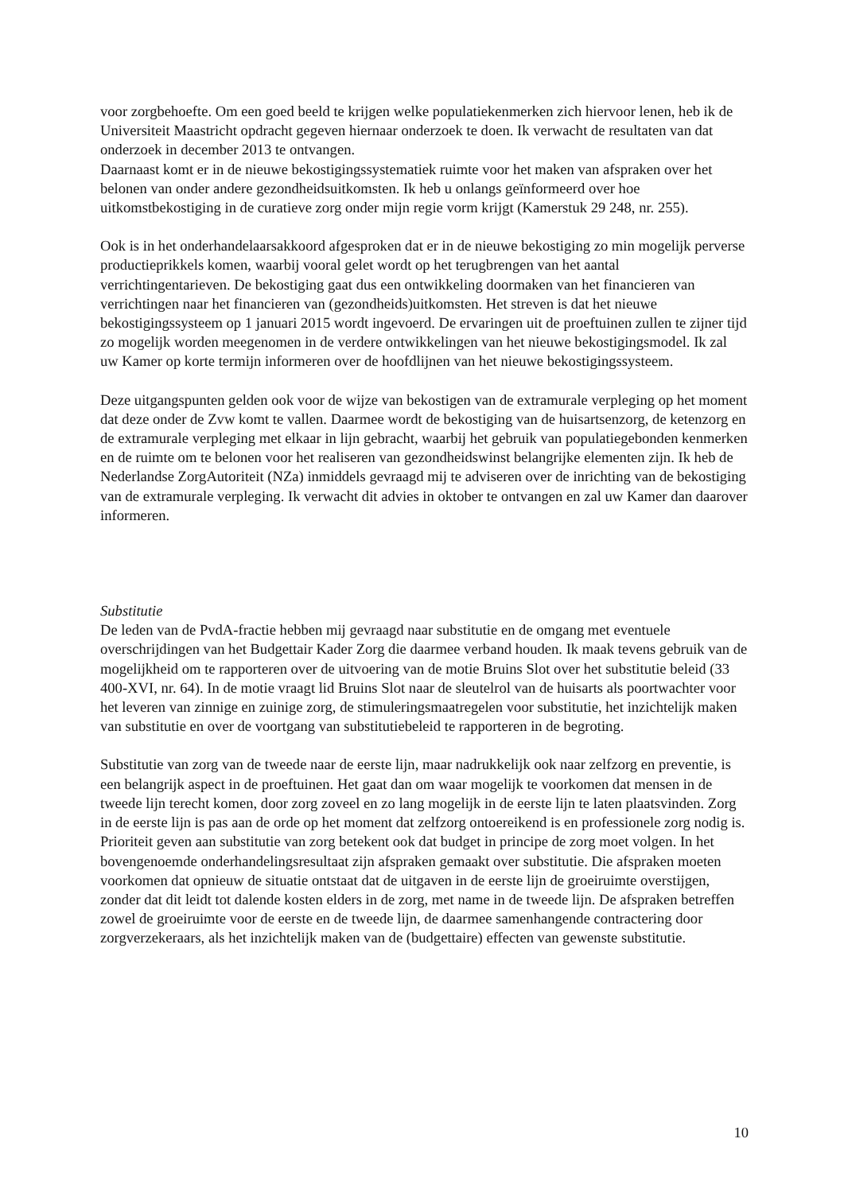voor zorgbehoefte. Om een goed beeld te krijgen welke populatiekenmerken zich hiervoor lenen, heb ik de Universiteit Maastricht opdracht gegeven hiernaar onderzoek te doen. Ik verwacht de resultaten van dat onderzoek in december 2013 te ontvangen.
Daarnaast komt er in de nieuwe bekostigingssystematiek ruimte voor het maken van afspraken over het belonen van onder andere gezondheidsuitkomsten. Ik heb u onlangs geïnformeerd over hoe uitkomstbekostiging in de curatieve zorg onder mijn regie vorm krijgt (Kamerstuk 29 248, nr. 255).
Ook is in het onderhandelaarsakkoord afgesproken dat er in de nieuwe bekostiging zo min mogelijk perverse productieprikkels komen, waarbij vooral gelet wordt op het terugbrengen van het aantal verrichtingentarieven. De bekostiging gaat dus een ontwikkeling doormaken van het financieren van verrichtingen naar het financieren van (gezondheids)uitkomsten. Het streven is dat het nieuwe bekostigingssysteem op 1 januari 2015 wordt ingevoerd. De ervaringen uit de proeftuinen zullen te zijner tijd zo mogelijk worden meegenomen in de verdere ontwikkelingen van het nieuwe bekostigingsmodel. Ik zal uw Kamer op korte termijn informeren over de hoofdlijnen van het nieuwe bekostigingssysteem.
Deze uitgangspunten gelden ook voor de wijze van bekostigen van de extramurale verpleging op het moment dat deze onder de Zvw komt te vallen. Daarmee wordt de bekostiging van de huisartsenzorg, de ketenzorg en de extramurale verpleging met elkaar in lijn gebracht, waarbij het gebruik van populatiegebonden kenmerken en de ruimte om te belonen voor het realiseren van gezondheidswinst belangrijke elementen zijn. Ik heb de Nederlandse ZorgAutoriteit (NZa) inmiddels gevraagd mij te adviseren over de inrichting van de bekostiging van de extramurale verpleging. Ik verwacht dit advies in oktober te ontvangen en zal uw Kamer dan daarover informeren.
Substitutie
De leden van de PvdA-fractie hebben mij gevraagd naar substitutie en de omgang met eventuele overschrijdingen van het Budgettair Kader Zorg die daarmee verband houden. Ik maak tevens gebruik van de mogelijkheid om te rapporteren over de uitvoering van de motie Bruins Slot over het substitutie beleid (33 400-XVI, nr. 64). In de motie vraagt lid Bruins Slot naar de sleutelrol van de huisarts als poortwachter voor het leveren van zinnige en zuinige zorg, de stimuleringsmaatregelen voor substitutie, het inzichtelijk maken van substitutie en over de voortgang van substitutiebeleid te rapporteren in de begroting.
Substitutie van zorg van de tweede naar de eerste lijn, maar nadrukkelijk ook naar zelfzorg en preventie, is een belangrijk aspect in de proeftuinen. Het gaat dan om waar mogelijk te voorkomen dat mensen in de tweede lijn terecht komen, door zorg zoveel en zo lang mogelijk in de eerste lijn te laten plaatsvinden. Zorg in de eerste lijn is pas aan de orde op het moment dat zelfzorg ontoereikend is en professionele zorg nodig is. Prioriteit geven aan substitutie van zorg betekent ook dat budget in principe de zorg moet volgen. In het bovengenoemde onderhandelingsresultaat zijn afspraken gemaakt over substitutie. Die afspraken moeten voorkomen dat opnieuw de situatie ontstaat dat de uitgaven in de eerste lijn de groeiruimte overstijgen, zonder dat dit leidt tot dalende kosten elders in de zorg, met name in de tweede lijn. De afspraken betreffen zowel de groeiruimte voor de eerste en de tweede lijn, de daarmee samenhangende contractering door zorgverzekeraars, als het inzichtelijk maken van de (budgettaire) effecten van gewenste substitutie.
10